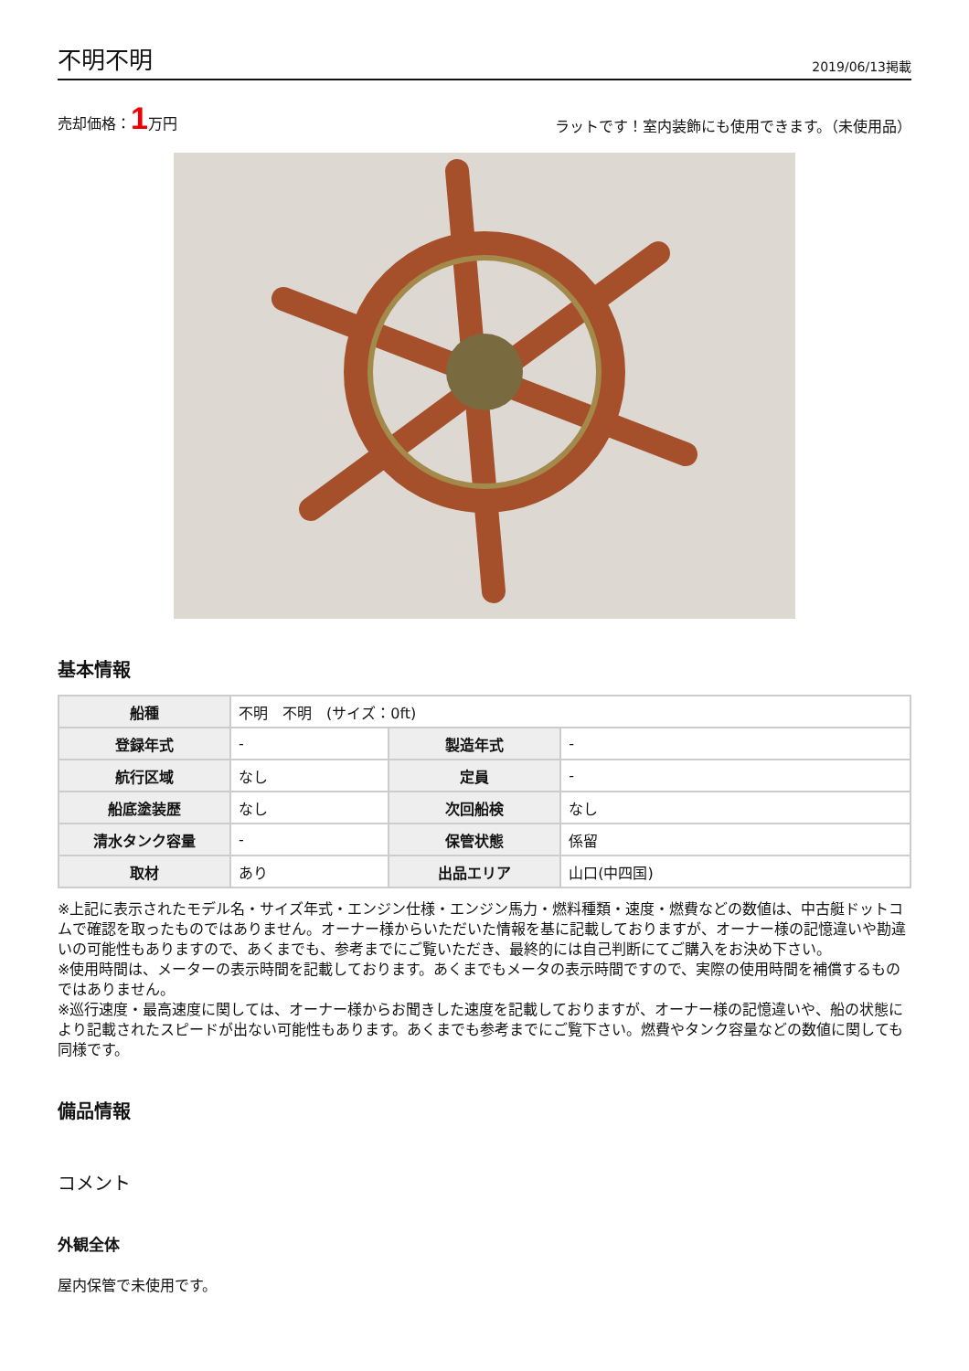不明不明
2019/06/13掲載
売却価格：1万円
ラットです！室内装飾にも使用できます。（未使用品）
基本情報
| 船種 | 不明 不明 (サイズ：0ft) | | |
| 登録年式 | - | 製造年式 | - |
| 航行区域 | なし | 定員 | - |
| 船底塗装歴 | なし | 次回船検 | なし |
| 清水タンク容量 | - | 保管状態 | 係留 |
| 取材 | あり | 出品エリア | 山口(中四国) |
※上記に表示されたモデル名・サイズ年式・エンジン仕様・エンジン馬力・燃料種類・速度・燃費などの数値は、中古艇ドットコムで確認を取ったものではありません。オーナー様からいただいた情報を基に記載しておりますが、オーナー様の記憶違いや勘違いの可能性もありますので、あくまでも、参考までにご覧いただき、最終的には自己判断にてご購入をお決め下さい。
※使用時間は、メーターの表示時間を記載しております。あくまでもメータの表示時間ですので、実際の使用時間を補償するものではありません。
※巡行速度・最高速度に関しては、オーナー様からお聞きした速度を記載しておりますが、オーナー様の記憶違いや、船の状態により記載されたスピードが出ない可能性もあります。あくまでも参考までにご覧下さい。燃費やタンク容量などの数値に関しても同様です。
備品情報
コメント
外観全体
屋内保管で未使用です。